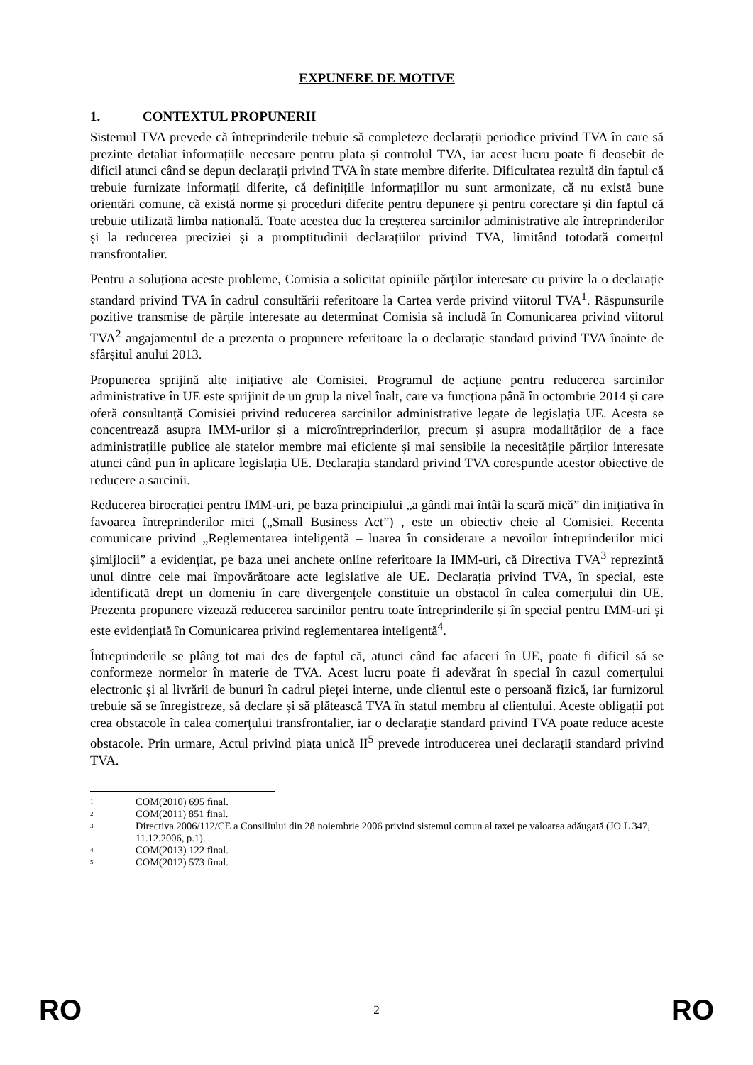EXPUNERE DE MOTIVE
1. CONTEXTUL PROPUNERII
Sistemul TVA prevede că întreprinderile trebuie să completeze declarații periodice privind TVA în care să prezinte detaliat informațiile necesare pentru plata și controlul TVA, iar acest lucru poate fi deosebit de dificil atunci când se depun declarații privind TVA în state membre diferite. Dificultatea rezultă din faptul că trebuie furnizate informații diferite, că definițiile informațiilor nu sunt armonizate, că nu există bune orientări comune, că există norme și proceduri diferite pentru depunere și pentru corectare și din faptul că trebuie utilizată limba națională. Toate acestea duc la creșterea sarcinilor administrative ale întreprinderilor și la reducerea preciziei și a promptitudinii declarațiilor privind TVA, limitând totodată comerțul transfrontalier.
Pentru a soluționa aceste probleme, Comisia a solicitat opiniile părților interesate cu privire la o declarație standard privind TVA în cadrul consultării referitoare la Cartea verde privind viitorul TVA<sup>1</sup>. Răspunsurile pozitive transmise de părțile interesate au determinat Comisia să includă în Comunicarea privind viitorul TVA<sup>2</sup> angajamentul de a prezenta o propunere referitoare la o declarație standard privind TVA înainte de sfârșitul anului 2013.
Propunerea sprijină alte inițiative ale Comisiei. Programul de acțiune pentru reducerea sarcinilor administrative în UE este sprijinit de un grup la nivel înalt, care va funcționa până în octombrie 2014 și care oferă consultanță Comisiei privind reducerea sarcinilor administrative legate de legislația UE. Acesta se concentrează asupra IMM-urilor și a microîntreprinderilor, precum și asupra modalităților de a face administrațiile publice ale statelor membre mai eficiente și mai sensibile la necesitățile părților interesate atunci când pun în aplicare legislația UE. Declarația standard privind TVA corespunde acestor obiective de reducere a sarcinii.
Reducerea birocrației pentru IMM-uri, pe baza principiului „a gândi mai întâi la scară mică” din inițiativa în favoarea întreprinderilor mici („Small Business Act”) , este un obiectiv cheie al Comisiei. Recenta comunicare privind „Reglementarea inteligentă – luarea în considerare a nevoilor întreprinderilor mici șimijlocii” a evidențiat, pe baza unei anchete online referitoare la IMM-uri, că Directiva TVA<sup>3</sup> reprezintă unul dintre cele mai împovărătoare acte legislative ale UE. Declarația privind TVA, în special, este identificată drept un domeniu în care divergențele constituie un obstacol în calea comerțului din UE. Prezenta propunere vizează reducerea sarcinilor pentru toate întreprinderile și în special pentru IMM-uri și este evidențiată în Comunicarea privind reglementarea inteligentă<sup>4</sup>.
Întreprinderile se plâng tot mai des de faptul că, atunci când fac afaceri în UE, poate fi dificil să se conformeze normelor în materie de TVA. Acest lucru poate fi adevărat în special în cazul comerțului electronic și al livrării de bunuri în cadrul pieței interne, unde clientul este o persoană fizică, iar furnizorul trebuie să se înregistreze, să declare și să plătească TVA în statul membru al clientului. Aceste obligații pot crea obstacole în calea comerțului transfrontalier, iar o declarație standard privind TVA poate reduce aceste obstacole. Prin urmare, Actul privind piața unică II<sup>5</sup> prevede introducerea unei declarații standard privind TVA.
<sup>1</sup> COM(2010) 695 final.
<sup>2</sup> COM(2011) 851 final.
<sup>3</sup> Directiva 2006/112/CE a Consiliului din 28 noiembrie 2006 privind sistemul comun al taxei pe valoarea adăugată (JO L 347, 11.12.2006, p.1).
<sup>4</sup> COM(2013) 122 final.
<sup>5</sup> COM(2012) 573 final.
RO 2 RO